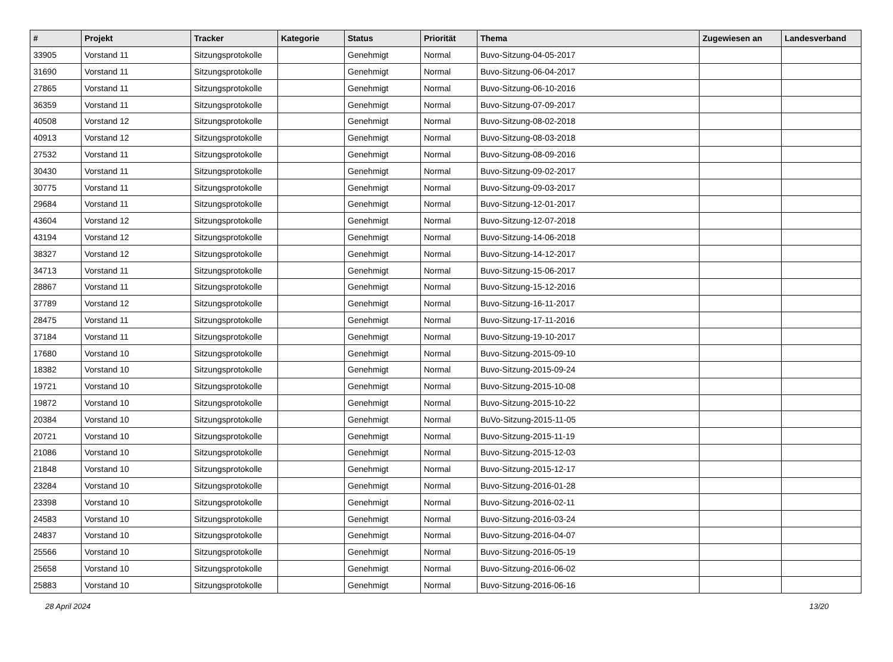| # | Projekt | Tracker | Kategorie | Status | Priorität | Thema | Zugewiesen an | Landesverband |
| --- | --- | --- | --- | --- | --- | --- | --- | --- |
| 33905 | Vorstand 11 | Sitzungsprotokolle | | Genehmigt | Normal | Buvo-Sitzung-04-05-2017 | | |
| 31690 | Vorstand 11 | Sitzungsprotokolle | | Genehmigt | Normal | Buvo-Sitzung-06-04-2017 | | |
| 27865 | Vorstand 11 | Sitzungsprotokolle | | Genehmigt | Normal | Buvo-Sitzung-06-10-2016 | | |
| 36359 | Vorstand 11 | Sitzungsprotokolle | | Genehmigt | Normal | Buvo-Sitzung-07-09-2017 | | |
| 40508 | Vorstand 12 | Sitzungsprotokolle | | Genehmigt | Normal | Buvo-Sitzung-08-02-2018 | | |
| 40913 | Vorstand 12 | Sitzungsprotokolle | | Genehmigt | Normal | Buvo-Sitzung-08-03-2018 | | |
| 27532 | Vorstand 11 | Sitzungsprotokolle | | Genehmigt | Normal | Buvo-Sitzung-08-09-2016 | | |
| 30430 | Vorstand 11 | Sitzungsprotokolle | | Genehmigt | Normal | Buvo-Sitzung-09-02-2017 | | |
| 30775 | Vorstand 11 | Sitzungsprotokolle | | Genehmigt | Normal | Buvo-Sitzung-09-03-2017 | | |
| 29684 | Vorstand 11 | Sitzungsprotokolle | | Genehmigt | Normal | Buvo-Sitzung-12-01-2017 | | |
| 43604 | Vorstand 12 | Sitzungsprotokolle | | Genehmigt | Normal | Buvo-Sitzung-12-07-2018 | | |
| 43194 | Vorstand 12 | Sitzungsprotokolle | | Genehmigt | Normal | Buvo-Sitzung-14-06-2018 | | |
| 38327 | Vorstand 12 | Sitzungsprotokolle | | Genehmigt | Normal | Buvo-Sitzung-14-12-2017 | | |
| 34713 | Vorstand 11 | Sitzungsprotokolle | | Genehmigt | Normal | Buvo-Sitzung-15-06-2017 | | |
| 28867 | Vorstand 11 | Sitzungsprotokolle | | Genehmigt | Normal | Buvo-Sitzung-15-12-2016 | | |
| 37789 | Vorstand 12 | Sitzungsprotokolle | | Genehmigt | Normal | Buvo-Sitzung-16-11-2017 | | |
| 28475 | Vorstand 11 | Sitzungsprotokolle | | Genehmigt | Normal | Buvo-Sitzung-17-11-2016 | | |
| 37184 | Vorstand 11 | Sitzungsprotokolle | | Genehmigt | Normal | Buvo-Sitzung-19-10-2017 | | |
| 17680 | Vorstand 10 | Sitzungsprotokolle | | Genehmigt | Normal | Buvo-Sitzung-2015-09-10 | | |
| 18382 | Vorstand 10 | Sitzungsprotokolle | | Genehmigt | Normal | Buvo-Sitzung-2015-09-24 | | |
| 19721 | Vorstand 10 | Sitzungsprotokolle | | Genehmigt | Normal | Buvo-Sitzung-2015-10-08 | | |
| 19872 | Vorstand 10 | Sitzungsprotokolle | | Genehmigt | Normal | Buvo-Sitzung-2015-10-22 | | |
| 20384 | Vorstand 10 | Sitzungsprotokolle | | Genehmigt | Normal | BuVo-Sitzung-2015-11-05 | | |
| 20721 | Vorstand 10 | Sitzungsprotokolle | | Genehmigt | Normal | Buvo-Sitzung-2015-11-19 | | |
| 21086 | Vorstand 10 | Sitzungsprotokolle | | Genehmigt | Normal | Buvo-Sitzung-2015-12-03 | | |
| 21848 | Vorstand 10 | Sitzungsprotokolle | | Genehmigt | Normal | Buvo-Sitzung-2015-12-17 | | |
| 23284 | Vorstand 10 | Sitzungsprotokolle | | Genehmigt | Normal | Buvo-Sitzung-2016-01-28 | | |
| 23398 | Vorstand 10 | Sitzungsprotokolle | | Genehmigt | Normal | Buvo-Sitzung-2016-02-11 | | |
| 24583 | Vorstand 10 | Sitzungsprotokolle | | Genehmigt | Normal | Buvo-Sitzung-2016-03-24 | | |
| 24837 | Vorstand 10 | Sitzungsprotokolle | | Genehmigt | Normal | Buvo-Sitzung-2016-04-07 | | |
| 25566 | Vorstand 10 | Sitzungsprotokolle | | Genehmigt | Normal | Buvo-Sitzung-2016-05-19 | | |
| 25658 | Vorstand 10 | Sitzungsprotokolle | | Genehmigt | Normal | Buvo-Sitzung-2016-06-02 | | |
| 25883 | Vorstand 10 | Sitzungsprotokolle | | Genehmigt | Normal | Buvo-Sitzung-2016-06-16 | | |
28 April 2024 13/20